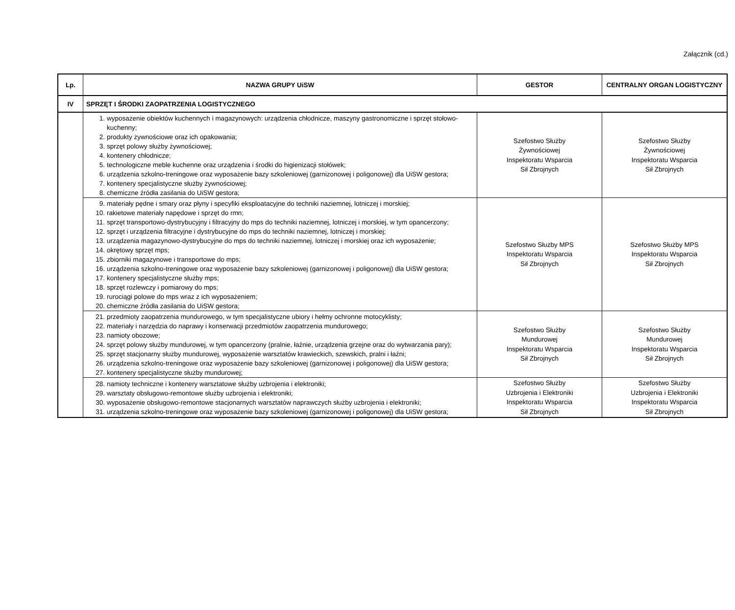Załącznik (cd.)
| Lp. | NAZWA GRUPY UiSW | GESTOR | CENTRALNY ORGAN LOGISTYCZNY |
| --- | --- | --- | --- |
| IV | SPRZĘT I ŚRODKI ZAOPATRZENIA LOGISTYCZNEGO | | |
| | 1. wyposażenie obiektów kuchennych i magazynowych: urządzenia chłodnicze, maszyny gastronomiczne i sprzęt stołowo-kuchenny; 2. produkty żywnościowe oraz ich opakowania; 3. sprzęt polowy służby żywnościowej; 4. kontenery chłodnicze; 5. technologiczne meble kuchenne oraz urządzenia i środki do higienizacji stołówek; 6. urządzenia szkolno-treningowe oraz wyposażenie bazy szkoleniowej (garnizonowej i poligonowej) dla UiSW gestora; 7. kontenery specjalistyczne służby żywnościowej; 8. chemiczne źródła zasilania do UiSW gestora; | Szefostwo Służby Żywnościowej Inspektoratu Wsparcia Sił Zbrojnych | Szefostwo Służby Żywnościowej Inspektoratu Wsparcia Sił Zbrojnych |
| | 9. materiały pędne i smary oraz płyny i specyfiki eksploatacyjne do techniki naziemnej, lotniczej i morskiej; 10. rakietowe materiały napędowe i sprzęt do rmn; 11. sprzęt transportowo-dystrybucyjny i filtracyjny do mps do techniki naziemnej, lotniczej i morskiej, w tym opancerzony; 12. sprzęt i urządzenia filtracyjne i dystrybucyjne do mps do techniki naziemnej, lotniczej i morskiej; 13. urządzenia magazynowo-dystrybucyjne do mps do techniki naziemnej, lotniczej i morskiej oraz ich wyposażenie; 14. okrętowy sprzęt mps; 15. zbiorniki magazynowe i transportowe do mps; 16. urządzenia szkolno-treningowe oraz wyposażenie bazy szkoleniowej (garnizonowej i poligonowej) dla UiSW gestora; 17. kontenery specjalistyczne służby mps; 18. sprzęt rozlewczy i pomiarowy do mps; 19. rurociągi polowe do mps wraz z ich wyposażeniem; 20. chemiczne źródła zasilania do UiSW gestora; | Szefostwo Służby MPS Inspektoratu Wsparcia Sił Zbrojnych | Szefostwo Służby MPS Inspektoratu Wsparcia Sił Zbrojnych |
| | 21. przedmioty zaopatrzenia mundurowego, w tym specjalistyczne ubiory i hełmy ochronne motocyklisty; 22. materiały i narzędzia do naprawy i konserwacji przedmiotów zaopatrzenia mundurowego; 23. namioty obozowe; 24. sprzęt polowy służby mundurowej, w tym opancerzony (pralnie, łaźnie, urządzenia grzejne oraz do wytwarzania pary); 25. sprzęt stacjonarny służby mundurowej, wyposażenie warsztatów krawieckich, szewskich, pralni i łaźni; 26. urządzenia szkolno-treningowe oraz wyposażenie bazy szkoleniowej (garnizonowej i poligonowej) dla UiSW gestora; 27. kontenery specjalistyczne służby mundurowej; | Szefostwo Służby Mundurowej Inspektoratu Wsparcia Sił Zbrojnych | Szefostwo Służby Mundurowej Inspektoratu Wsparcia Sił Zbrojnych |
| | 28. namioty techniczne i kontenery warsztatowe służby uzbrojenia i elektroniki; 29. warsztaty obsługowo-remontowe służby uzbrojenia i elektroniki; 30. wyposażenie obsługowo-remontowe stacjonarnych warsztatów naprawczych służby uzbrojenia i elektroniki; 31. urządzenia szkolno-treningowe oraz wyposażenie bazy szkoleniowej (garnizonowej i poligonowej) dla UiSW gestora; | Szefostwo Służby Uzbrojenia i Elektroniki Inspektoratu Wsparcia Sił Zbrojnych | Szefostwo Służby Uzbrojenia i Elektroniki Inspektoratu Wsparcia Sił Zbrojnych |